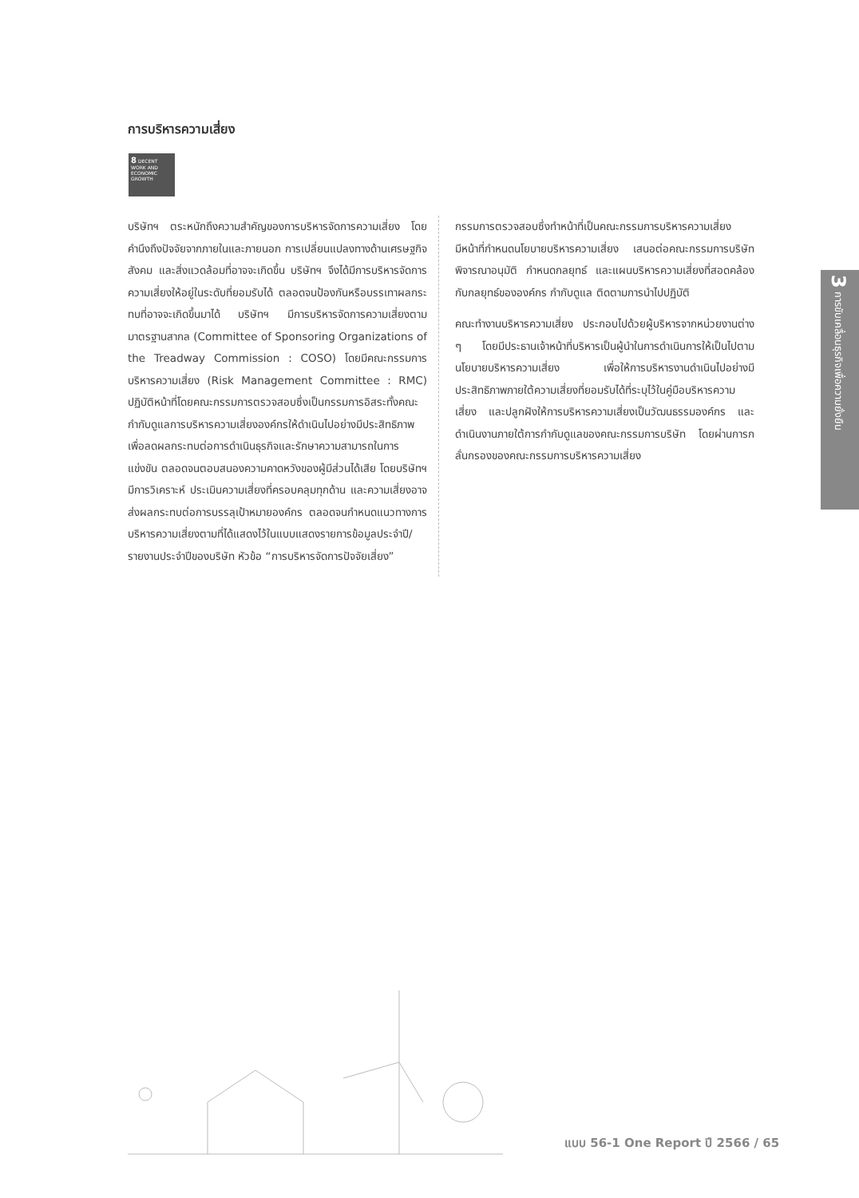การบริหารความเสี่ยง
8 DECENT WORK AND ECONOMIC GROWTH
บริษัทฯ ตระหนักถึงความสำคัญของการบริหารจัดการความเสี่ยง โดยคำนึงถึงปัจจัยจากภายในและภายนอก การเปลี่ยนแปลงทางด้านเศรษฐกิจ สังคม และสิ่งแวดล้อมที่อาจจะเกิดขึ้น บริษัทฯ จึงได้มีการบริหารจัดการความเสี่ยงให้อยู่ในระดับที่ยอมรับได้ ตลอดจนป้องกันหรือบรรเทาผลกระทบที่อาจจะเกิดขึ้นมาได้ บริษัทฯ มีการบริหารจัดการความเสี่ยงตามมาตรฐานสากล (Committee of Sponsoring Organizations of the Treadway Commission : COSO) โดยมีคณะกรรมการบริหารความเสี่ยง (Risk Management Committee : RMC) ปฏิบัติหน้าที่โดยคณะกรรมการตรวจสอบซึ่งเป็นกรรมการอิสระทั้งคณะ กำกับดูแลการบริหารความเสี่ยงองค์กรให้ดำเนินไปอย่างมีประสิทธิภาพ เพื่อลดผลกระทบต่อการดำเนินธุรกิจและรักษาความสามารถในการแข่งขัน ตลอดจนตอบสนองความคาดหวังของผู้มีส่วนได้เสีย โดยบริษัทฯ มีการวิเคราะห์ ประเมินความเสี่ยงที่ครอบคลุมทุกด้าน และความเสี่ยงอาจส่งผลกระทบต่อการบรรลุเป้าหมายองค์กร ตลอดจนกำหนดแนวทางการบริหารความเสี่ยงตามที่ได้แสดงไว้ในแบบแสดงรายการข้อมูลประจำปี/รายงานประจำปีของบริษัท หัวข้อ “การบริหารจัดการปัจจัยเสี่ยง”
กรรมการตรวจสอบซึ่งทำหน้าที่เป็นคณะกรรมการบริหารความเสี่ยง มีหน้าที่กำหนดนโยบายบริหารความเสี่ยง เสนอต่อคณะกรรมการบริษัทพิจารณาอนุมัติ กำหนดกลยุทธ์ และแผนบริหารความเสี่ยงที่สอดคล้องกับกลยุทธ์ขององค์กร กำกับดูแล ติดตามการนำไปปฏิบัติ
คณะทำงานบริหารความเสี่ยง ประกอบไปด้วยผู้บริหารจากหน่วยงานต่าง ๆ โดยมีประธานเจ้าหน้าที่บริหารเป็นผู้นำในการดำเนินการให้เป็นไปตามนโยบายบริหารความเสี่ยง เพื่อให้การบริหารงานดำเนินไปอย่างมีประสิทธิภาพภายใต้ความเสี่ยงที่ยอมรับได้ที่ระบุไว้ในคู่มือบริหารความเสี่ยง และปลูกฝังให้การบริหารความเสี่ยงเป็นวัฒนธรรมองค์กร และดำเนินงานภายใต้การกำกับดูแลของคณะกรรมการบริษัท โดยผ่านการกลั่นกรองของคณะกรรมการบริหารความเสี่ยง
3 การขับเคลื่อนธุรกิจเพื่อความยั่งยืน
แบบ 56-1 One Report ปี 2566 / 65